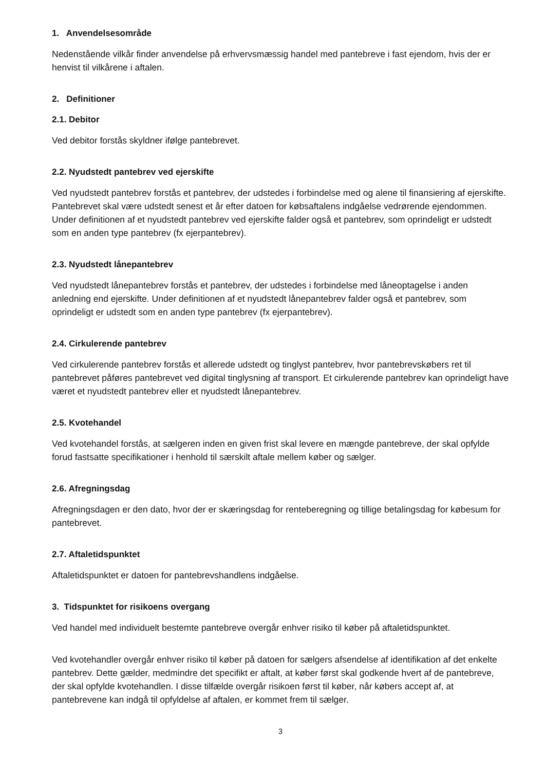1. Anvendelsesområde
Nedenstående vilkår finder anvendelse på erhvervsmæssig handel med pantebreve i fast ejendom, hvis der er henvist til vilkårene i aftalen.
2. Definitioner
2.1. Debitor
Ved debitor forstås skyldner ifølge pantebrevet.
2.2. Nyudstedt pantebrev ved ejerskifte
Ved nyudstedt pantebrev forstås et pantebrev, der udstedes i forbindelse med og alene til finansiering af ejerskifte. Pantebrevet skal være udstedt senest et år efter datoen for købsaftalens indgåelse vedrørende ejendommen. Under definitionen af et nyudstedt pantebrev ved ejerskifte falder også et pantebrev, som oprindeligt er udstedt som en anden type pantebrev (fx ejerpantebrev).
2.3. Nyudstedt lånepantebrev
Ved nyudstedt lånepantebrev forstås et pantebrev, der udstedes i forbindelse med låneoptagelse i anden anledning end ejerskifte. Under definitionen af et nyudstedt lånepantebrev falder også et pantebrev, som oprindeligt er udstedt som en anden type pantebrev (fx ejerpantebrev).
2.4. Cirkulerende pantebrev
Ved cirkulerende pantebrev forstås et allerede udstedt og tinglyst pantebrev, hvor pantebrevskøbers ret til pantebrevet påføres pantebrevet ved digital tinglysning af transport. Et cirkulerende pantebrev kan oprindeligt have været et nyudstedt pantebrev eller et nyudstedt lånepantebrev.
2.5. Kvotehandel
Ved kvotehandel forstås, at sælgeren inden en given frist skal levere en mængde pantebreve, der skal opfylde forud fastsatte specifikationer i henhold til særskilt aftale mellem køber og sælger.
2.6. Afregningsdag
Afregningsdagen er den dato, hvor der er skæringsdag for renteberegning og tillige betalingsdag for købesum for pantebrevet.
2.7. Aftaletidspunktet
Aftaletidspunktet er datoen for pantebrevshandlens indgåelse.
3. Tidspunktet for risikoens overgang
Ved handel med individuelt bestemte pantebreve overgår enhver risiko til køber på aftaletidspunktet.
Ved kvotehandler overgår enhver risiko til køber på datoen for sælgers afsendelse af identifikation af det enkelte pantebrev. Dette gælder, medmindre det specifikt er aftalt, at køber først skal godkende hvert af de pantebreve, der skal opfylde kvotehandlen. I disse tilfælde overgår risikoen først til køber, når købers accept af, at pantebrevene kan indgå til opfyldelse af aftalen, er kommet frem til sælger.
3